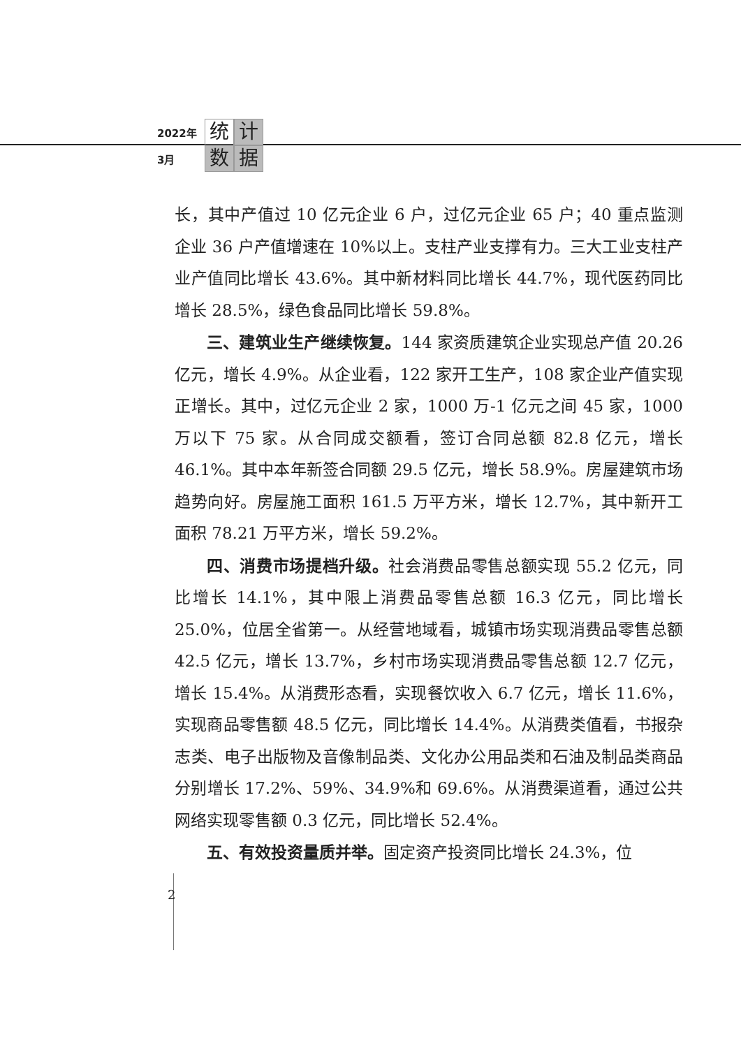2022年 统 计
3月 数 据
长，其中产值过 10 亿元企业 6 户，过亿元企业 65 户；40 重点监测企业 36 户产值增速在 10%以上。支柱产业支撑有力。三大工业支柱产业产值同比增长 43.6%。其中新材料同比增长 44.7%，现代医药同比增长 28.5%，绿色食品同比增长 59.8%。
三、建筑业生产继续恢复。144 家资质建筑企业实现总产值 20.26 亿元，增长 4.9%。从企业看，122 家开工生产，108 家企业产值实现正增长。其中，过亿元企业 2 家，1000 万-1 亿元之间 45 家，1000 万以下 75 家。从合同成交额看，签订合同总额 82.8 亿元，增长 46.1%。其中本年新签合同额 29.5 亿元，增长 58.9%。房屋建筑市场趋势向好。房屋施工面积 161.5 万平方米，增长 12.7%，其中新开工面积 78.21 万平方米，增长 59.2%。
四、消费市场提档升级。社会消费品零售总额实现 55.2 亿元，同比增长 14.1%，其中限上消费品零售总额 16.3 亿元，同比增长 25.0%，位居全省第一。从经营地域看，城镇市场实现消费品零售总额 42.5 亿元，增长 13.7%，乡村市场实现消费品零售总额 12.7 亿元，增长 15.4%。从消费形态看，实现餐饮收入 6.7 亿元，增长 11.6%，实现商品零售额 48.5 亿元，同比增长 14.4%。从消费类值看，书报杂志类、电子出版物及音像制品类、文化办公用品类和石油及制品类商品分别增长 17.2%、59%、34.9%和 69.6%。从消费渠道看，通过公共网络实现零售额 0.3 亿元，同比增长 52.4%。
五、有效投资量质并举。固定资产投资同比增长 24.3%，位
2